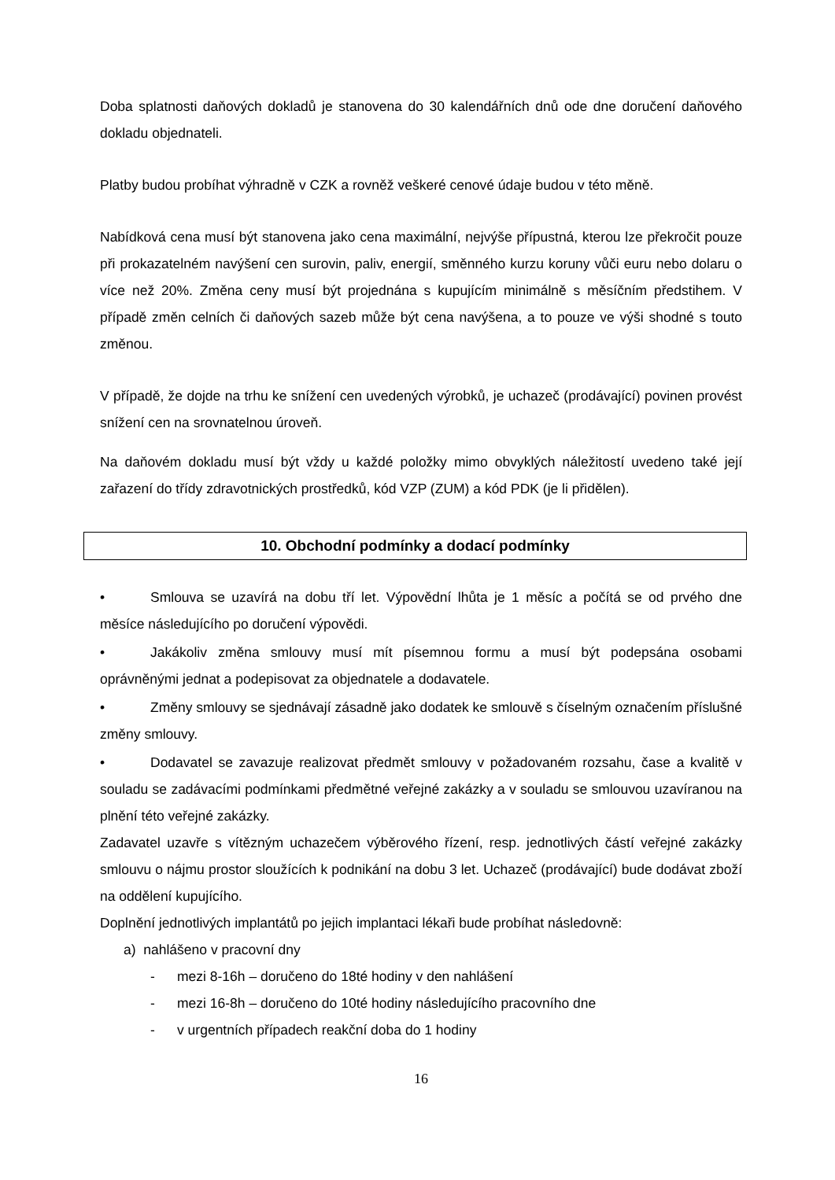Doba splatnosti daňových dokladů je stanovena do 30 kalendářních dnů ode dne doručení daňového dokladu objednateli.
Platby budou probíhat výhradně v CZK a rovněž veškeré cenové údaje budou v této měně.
Nabídková cena musí být stanovena jako cena maximální, nejvýše přípustná, kterou lze překročit pouze při prokazatelném navýšení cen surovin, paliv, energií, směnného kurzu koruny vůči euru nebo dolaru o více než 20%. Změna ceny musí být projednána s kupujícím minimálně s měsíčním předstihem. V případě změn celních či daňových sazeb může být cena navýšena, a to pouze ve výši shodné s touto změnou.
V případě, že dojde na trhu ke snížení cen uvedených výrobků, je uchazeč (prodávající) povinen provést snížení cen na srovnatelnou úroveň.
Na daňovém dokladu musí být vždy u každé položky mimo obvyklých náležitostí uvedeno také její zařazení do třídy zdravotnických prostředků, kód VZP (ZUM) a kód PDK (je li přidělen).
10. Obchodní podmínky a dodací podmínky
• Smlouva se uzavírá na dobu tří let. Výpovědní lhůta je 1 měsíc a počítá se od prvého dne měsíce následujícího po doručení výpovědi.
• Jakákoliv změna smlouvy musí mít písemnou formu a musí být podepsána osobami oprávněnými jednat a podepisovat za objednatele a dodavatele.
• Změny smlouvy se sjednávají zásadně jako dodatek ke smlouvě s číselným označením příslušné změny smlouvy.
• Dodavatel se zavazuje realizovat předmět smlouvy v požadovaném rozsahu, čase a kvalitě v souladu se zadávacími podmínkami předmětné veřejné zakázky a v souladu se smlouvou uzavíranou na plnění této veřejné zakázky.
Zadavatel uzavře s vítězným uchazečem výběrového řízení, resp. jednotlivých částí veřejné zakázky smlouvu o nájmu prostor sloužících k podnikání na dobu 3 let. Uchazeč (prodávající) bude dodávat zboží na oddělení kupujícího.
Doplnění jednotlivých implantátů po jejich implantaci lékaři bude probíhat následovně:
a) nahlášeno v pracovní dny
- mezi 8-16h – doručeno do 18té hodiny v den nahlášení
- mezi 16-8h – doručeno do 10té hodiny následujícího pracovního dne
- v urgentních případech reakční doba do 1 hodiny
16